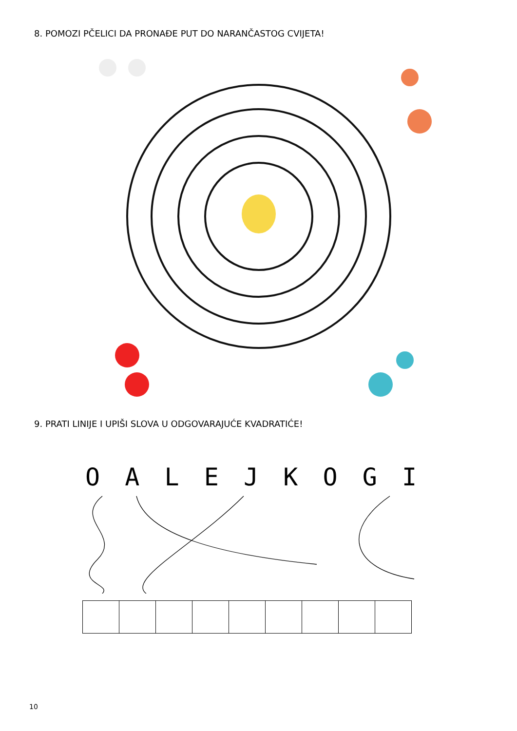8. POMOZI PČELICI DA PRONAĐE PUT DO NARANČASTOG CVIJETA!
9. PRATI LINIJE I UPIŠI SLOVA U ODGOVARAJUĆE KVADRATIĆE!
O A L E J K O G I
10